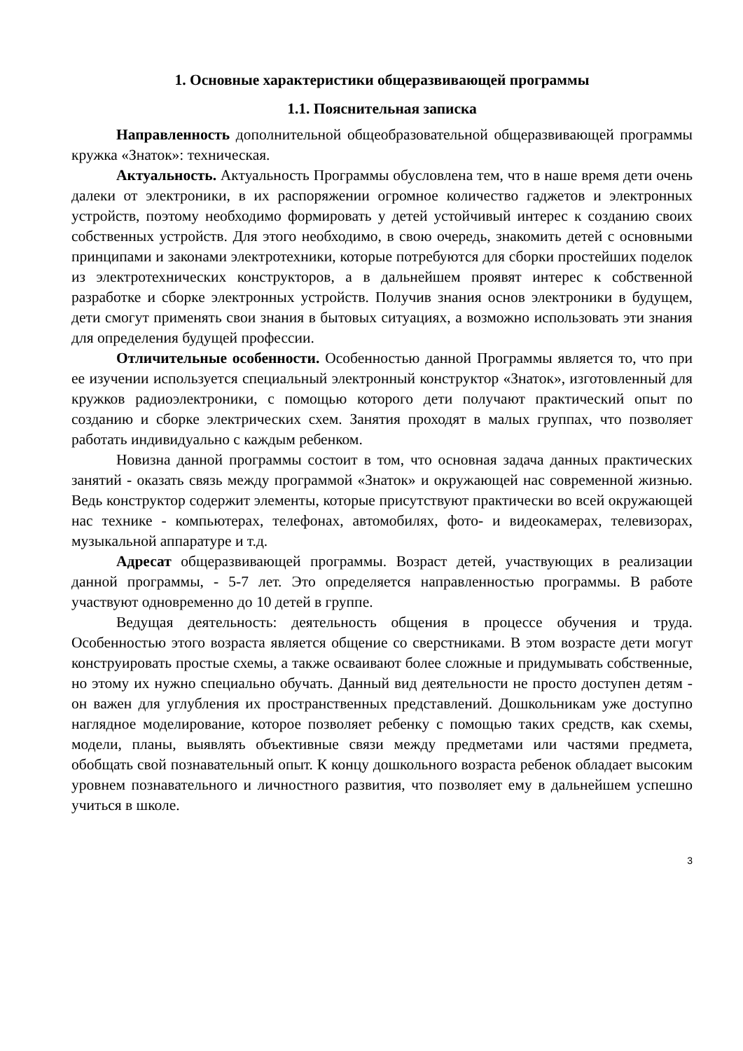1. Основные характеристики общеразвивающей программы
1.1. Пояснительная записка
Направленность дополнительной общеобразовательной общеразвивающей программы кружка «Знаток»: техническая.
Актуальность. Актуальность Программы обусловлена тем, что в наше время дети очень далеки от электроники, в их распоряжении огромное количество гаджетов и электронных устройств, поэтому необходимо формировать у детей устойчивый интерес к созданию своих собственных устройств. Для этого необходимо, в свою очередь, знакомить детей с основными принципами и законами электротехники, которые потребуются для сборки простейших поделок из электротехнических конструкторов, а в дальнейшем проявят интерес к собственной разработке и сборке электронных устройств. Получив знания основ электроники в будущем, дети смогут применять свои знания в бытовых ситуациях, а возможно использовать эти знания для определения будущей профессии.
Отличительные особенности. Особенностью данной Программы является то, что при ее изучении используется специальный электронный конструктор «Знаток», изготовленный для кружков радиоэлектроники, с помощью которого дети получают практический опыт по созданию и сборке электрических схем. Занятия проходят в малых группах, что позволяет работать индивидуально с каждым ребенком.
Новизна данной программы состоит в том, что основная задача данных практических занятий - оказать связь между программой «Знаток» и окружающей нас современной жизнью. Ведь конструктор содержит элементы, которые присутствуют практически во всей окружающей нас технике - компьютерах, телефонах, автомобилях, фото- и видеокамерах, телевизорах, музыкальной аппаратуре и т.д.
Адресат общеразвивающей программы. Возраст детей, участвующих в реализации данной программы, - 5-7 лет. Это определяется направленностью программы. В работе участвуют одновременно до 10 детей в группе.
Ведущая деятельность: деятельность общения в процессе обучения и труда. Особенностью этого возраста является общение со сверстниками. В этом возрасте дети могут конструировать простые схемы, а также осваивают более сложные и придумывать собственные, но этому их нужно специально обучать. Данный вид деятельности не просто доступен детям - он важен для углубления их пространственных представлений. Дошкольникам уже доступно наглядное моделирование, которое позволяет ребенку с помощью таких средств, как схемы, модели, планы, выявлять объективные связи между предметами или частями предмета, обобщать свой познавательный опыт. К концу дошкольного возраста ребенок обладает высоким уровнем познавательного и личностного развития, что позволяет ему в дальнейшем успешно учиться в школе.
3